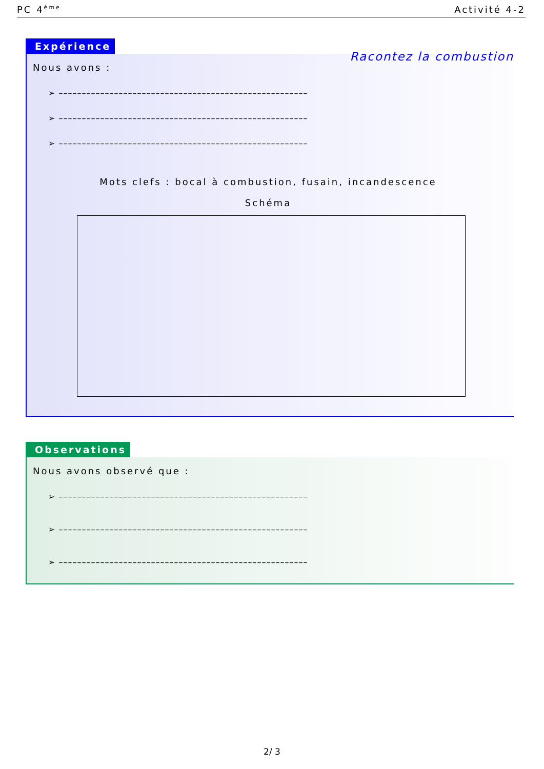PC 4<sup>ème</sup> Activité 4-2
Expérience Racontez la combustion
Nous avons :
➢ ––––––––––––––––––––––––––––––––––––––––––––––––––––––
➢ ––––––––––––––––––––––––––––––––––––––––––––––––––––––
➢ ––––––––––––––––––––––––––––––––––––––––––––––––––––––
Mots clefs : bocal à combustion, fusain, incandescence
Schéma
Observations
Nous avons observé que :
➢ ––––––––––––––––––––––––––––––––––––––––––––––––––––––
➢ ––––––––––––––––––––––––––––––––––––––––––––––––––––––
➢ ––––––––––––––––––––––––––––––––––––––––––––––––––––––
2/ 3